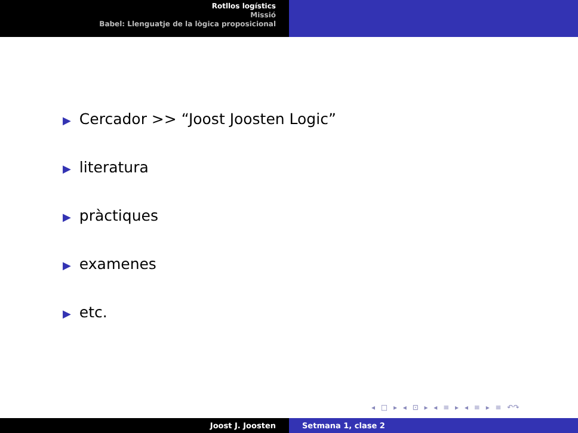Rotllos logístics
Missió
Babel: Llenguatje de la lògica proposicional
▶ Cercador >> “Joost Joosten Logic”
▶ literatura
▶ pràctiques
▶ examenes
▶ etc.
◂ □ ▸ ◂ ⊡ ▸ ◂ ≡ ▸ ◂ ≡ ▸ ≡ ↶↷
Joost J. Joosten Setmana 1, clase 2